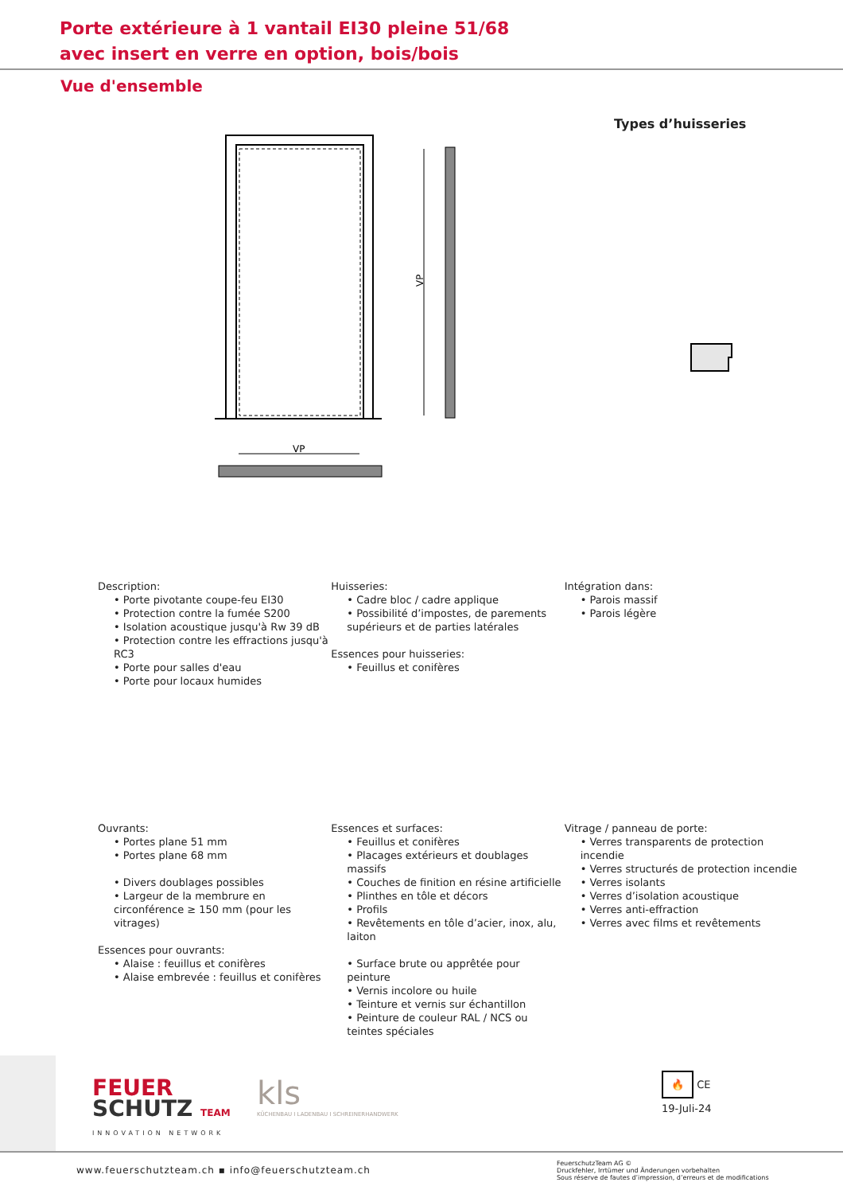Porte extérieure à 1 vantail EI30 pleine 51/68
avec insert en verre en option, bois/bois
Vue d'ensemble
Types d’huisseries
VP
VP
Description:
• Porte pivotante coupe-feu EI30
• Protection contre la fumée S200
• Isolation acoustique jusqu'à Rw 39 dB
• Protection contre les effractions jusqu'à RC3
• Porte pour salles d'eau
• Porte pour locaux humides
Huisseries:
• Cadre bloc / cadre applique
• Possibilité d’impostes, de parements supérieurs et de parties latérales
Essences pour huisseries:
• Feuillus et conifères
Intégration dans:
• Parois massif
• Parois légère
Ouvrants:
• Portes plane 51 mm
• Portes plane 68 mm
• Divers doublages possibles
• Largeur de la membrure en circonférence ≥ 150 mm (pour les vitrages)
Essences pour ouvrants:
• Alaise : feuillus et conifères
• Alaise embrevée : feuillus et conifères
Essences et surfaces:
• Feuillus et conifères
• Placages extérieurs et doublages massifs
• Couches de finition en résine artificielle
• Plinthes en tôle et décors
• Profils
• Revêtements en tôle d’acier, inox, alu, laiton
• Surface brute ou apprêtée pour peinture
• Vernis incolore ou huile
• Teinture et vernis sur échantillon
• Peinture de couleur RAL / NCS ou teintes spéciales
Vitrage / panneau de porte:
• Verres transparents de protection incendie
• Verres structurés de protection incendie
• Verres isolants
• Verres d’isolation acoustique
• Verres anti-effraction
• Verres avec films et revêtements
FEUER
SCHUTZ TEAM
INNOVATION NETWORK
kls
KÜCHENBAU I LADENBAU I SCHREINERHANDWERK
🔥 CE
19-Juli-24
www.feuerschutzteam.ch ▪ info@feuerschutzteam.ch
FeuerschutzTeam AG ©
Druckfehler, Irrtümer und Änderungen vorbehalten
Sous réserve de fautes d’impression, d’erreurs et de modifications